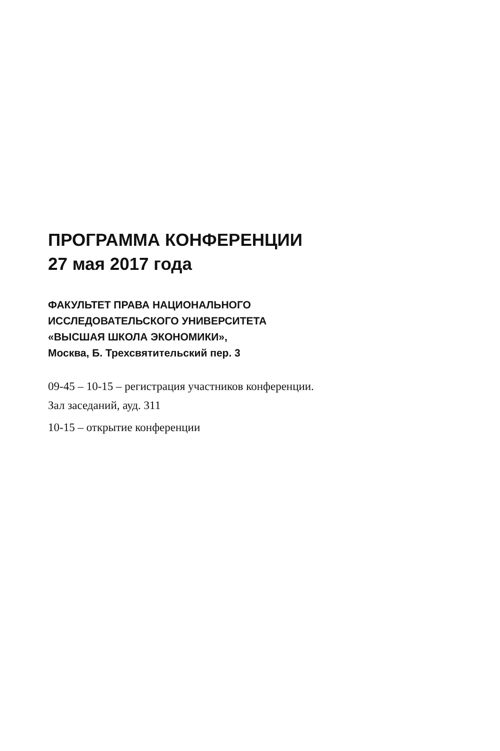ПРОГРАММА КОНФЕРЕНЦИИ
27 мая 2017 года
ФАКУЛЬТЕТ ПРАВА НАЦИОНАЛЬНОГО
ИССЛЕДОВАТЕЛЬСКОГО УНИВЕРСИТЕТА
«ВЫСШАЯ ШКОЛА ЭКОНОМИКИ»,
Москва, Б. Трехсвятительский пер. 3
09-45 – 10-15 – регистрация участников конференции.
Зал заседаний, ауд. 311
10-15 – открытие конференции